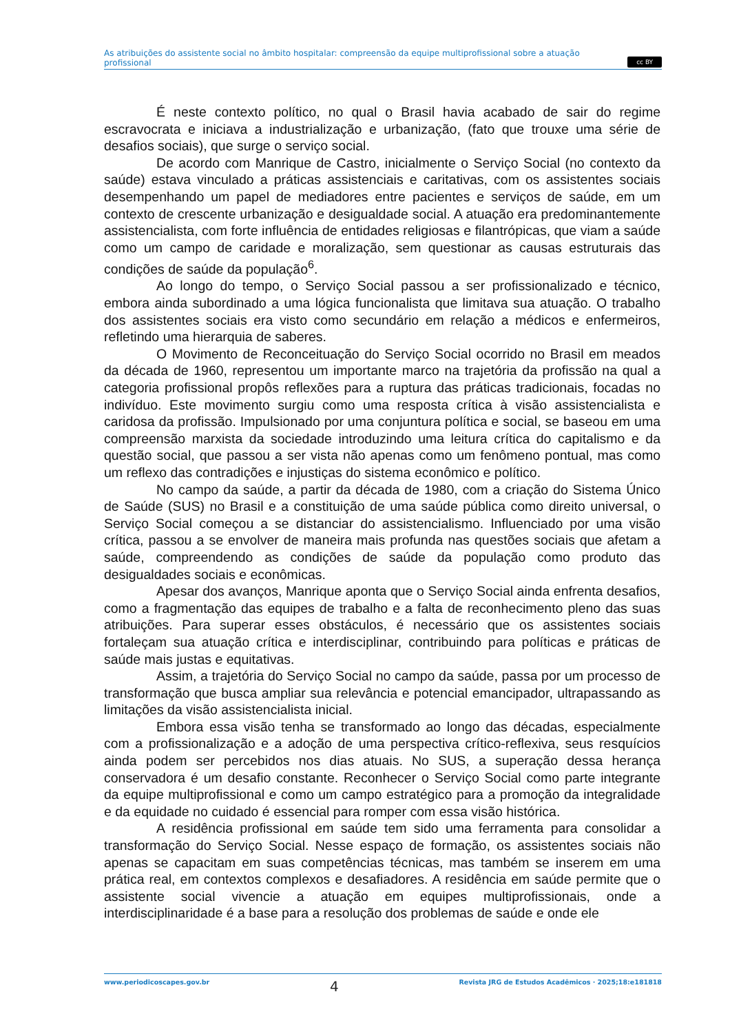As atribuições do assistente social no âmbito hospitalar: compreensão da equipe multiprofissional sobre a atuação profissional
cc BY
É neste contexto político, no qual o Brasil havia acabado de sair do regime escravocrata e iniciava a industrialização e urbanização, (fato que trouxe uma série de desafios sociais), que surge o serviço social.
De acordo com Manrique de Castro, inicialmente o Serviço Social (no contexto da saúde) estava vinculado a práticas assistenciais e caritativas, com os assistentes sociais desempenhando um papel de mediadores entre pacientes e serviços de saúde, em um contexto de crescente urbanização e desigualdade social. A atuação era predominantemente assistencialista, com forte influência de entidades religiosas e filantrópicas, que viam a saúde como um campo de caridade e moralização, sem questionar as causas estruturais das condições de saúde da população<sup>6</sup>.
Ao longo do tempo, o Serviço Social passou a ser profissionalizado e técnico, embora ainda subordinado a uma lógica funcionalista que limitava sua atuação. O trabalho dos assistentes sociais era visto como secundário em relação a médicos e enfermeiros, refletindo uma hierarquia de saberes.
O Movimento de Reconceituação do Serviço Social ocorrido no Brasil em meados da década de 1960, representou um importante marco na trajetória da profissão na qual a categoria profissional propôs reflexões para a ruptura das práticas tradicionais, focadas no indivíduo. Este movimento surgiu como uma resposta crítica à visão assistencialista e caridosa da profissão. Impulsionado por uma conjuntura política e social, se baseou em uma compreensão marxista da sociedade introduzindo uma leitura crítica do capitalismo e da questão social, que passou a ser vista não apenas como um fenômeno pontual, mas como um reflexo das contradições e injustiças do sistema econômico e político.
No campo da saúde, a partir da década de 1980, com a criação do Sistema Único de Saúde (SUS) no Brasil e a constituição de uma saúde pública como direito universal, o Serviço Social começou a se distanciar do assistencialismo. Influenciado por uma visão crítica, passou a se envolver de maneira mais profunda nas questões sociais que afetam a saúde, compreendendo as condições de saúde da população como produto das desigualdades sociais e econômicas.
Apesar dos avanços, Manrique aponta que o Serviço Social ainda enfrenta desafios, como a fragmentação das equipes de trabalho e a falta de reconhecimento pleno das suas atribuições. Para superar esses obstáculos, é necessário que os assistentes sociais fortaleçam sua atuação crítica e interdisciplinar, contribuindo para políticas e práticas de saúde mais justas e equitativas.
Assim, a trajetória do Serviço Social no campo da saúde, passa por um processo de transformação que busca ampliar sua relevância e potencial emancipador, ultrapassando as limitações da visão assistencialista inicial.
Embora essa visão tenha se transformado ao longo das décadas, especialmente com a profissionalização e a adoção de uma perspectiva crítico-reflexiva, seus resquícios ainda podem ser percebidos nos dias atuais. No SUS, a superação dessa herança conservadora é um desafio constante. Reconhecer o Serviço Social como parte integrante da equipe multiprofissional e como um campo estratégico para a promoção da integralidade e da equidade no cuidado é essencial para romper com essa visão histórica.
A residência profissional em saúde tem sido uma ferramenta para consolidar a transformação do Serviço Social. Nesse espaço de formação, os assistentes sociais não apenas se capacitam em suas competências técnicas, mas também se inserem em uma prática real, em contextos complexos e desafiadores. A residência em saúde permite que o assistente social vivencie a atuação em equipes multiprofissionais, onde a interdisciplinaridade é a base para a resolução dos problemas de saúde e onde ele
www.periodicoscapes.gov.br 4 Revista JRG de Estudos Acadêmicos · 2025;18:e181818